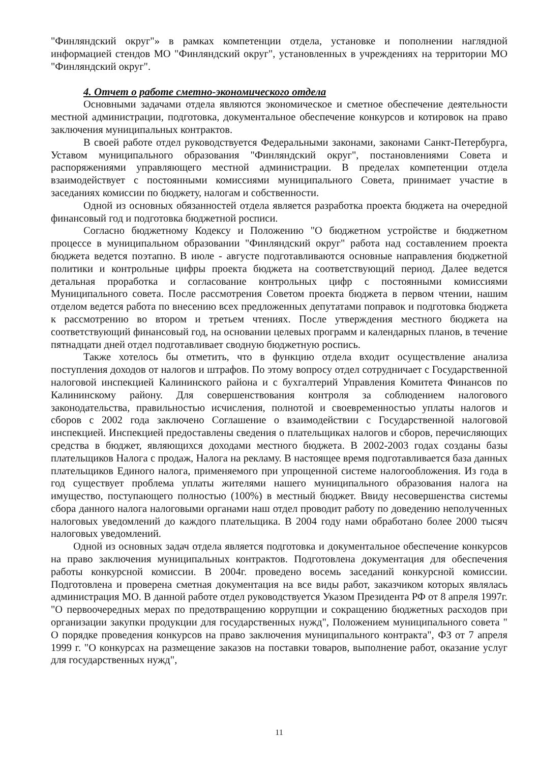"Финляндский округ"» в рамках компетенции отдела, установке и пополнении наглядной информацией стендов МО "Финляндский округ", установленных в учреждениях на территории МО "Финляндский округ".
4. Отчет о работе сметно-экономического отдела
Основными задачами отдела являются экономическое и сметное обеспечение деятельности местной администрации, подготовка, документальное обеспечение конкурсов и котировок на право заключения муниципальных контрактов.
В своей работе отдел руководствуется Федеральными законами, законами Санкт-Петербурга, Уставом муниципального образования "Финляндский округ", постановлениями Совета и распоряжениями управляющего местной администрации. В пределах компетенции отдела взаимодействует с постоянными комиссиями муниципального Совета, принимает участие в заседаниях комиссии по бюджету, налогам и собственности.
Одной из основных обязанностей отдела является разработка проекта бюджета на очередной финансовый год и подготовка бюджетной росписи.
Согласно бюджетному Кодексу и Положению "О бюджетном устройстве и бюджетном процессе в муниципальном образовании "Финляндский округ" работа над составлением проекта бюджета ведется поэтапно. В июле - августе подготавливаются основные направления бюджетной политики и контрольные цифры проекта бюджета на соответствующий период. Далее ведется детальная проработка и согласование контрольных цифр с постоянными комиссиями Муниципального совета. После рассмотрения Советом проекта бюджета в первом чтении, нашим отделом ведется работа по внесению всех предложенных депутатами поправок и подготовка бюджета к рассмотрению во втором и третьем чтениях. После утверждения местного бюджета на соответствующий финансовый год, на основании целевых программ и календарных планов, в течение пятнадцати дней отдел подготавливает сводную бюджетную роспись.
Также хотелось бы отметить, что в функцию отдела входит осуществление анализа поступления доходов от налогов и штрафов. По этому вопросу отдел сотрудничает с Государственной налоговой инспекцией Калининского района и с бухгалтерий Управления Комитета Финансов по Калининскому району. Для совершенствования контроля за соблюдением налогового законодательства, правильностью исчисления, полнотой и своевременностью уплаты налогов и сборов с 2002 года заключено Соглашение о взаимодействии с Государственной налоговой инспекцией. Инспекцией предоставлены сведения о плательщиках налогов и сборов, перечисляющих средства в бюджет, являющихся доходами местного бюджета. В 2002-2003 годах созданы базы плательщиков Налога с продаж, Налога на рекламу. В настоящее время подготавливается база данных плательщиков Единого налога, применяемого при упрощенной системе налогообложения. Из года в год существует проблема уплаты жителями нашего муниципального образования налога на имущество, поступающего полностью (100%) в местный бюджет. Ввиду несовершенства системы сбора данного налога налоговыми органами наш отдел проводит работу по доведению неполученных налоговых уведомлений до каждого плательщика. В 2004 году нами обработано более 2000 тысяч налоговых уведомлений.
Одной из основных задач отдела является подготовка и документальное обеспечение конкурсов на право заключения муниципальных контрактов. Подготовлена документация для обеспечения работы конкурсной комиссии. В 2004г. проведено восемь заседаний конкурсной комиссии. Подготовлена и проверена сметная документация на все виды работ, заказчиком которых являлась администрация МО. В данной работе отдел руководствуется Указом Президента РФ от 8 апреля 1997г. "О первоочередных мерах по предотвращению коррупции и сокращению бюджетных расходов при организации закупки продукции для государственных нужд", Положением муниципального совета " О порядке проведения конкурсов на право заключения муниципального контракта", ФЗ от 7 апреля 1999 г. "О конкурсах на размещение заказов на поставки товаров, выполнение работ, оказание услуг для государственных нужд",
11